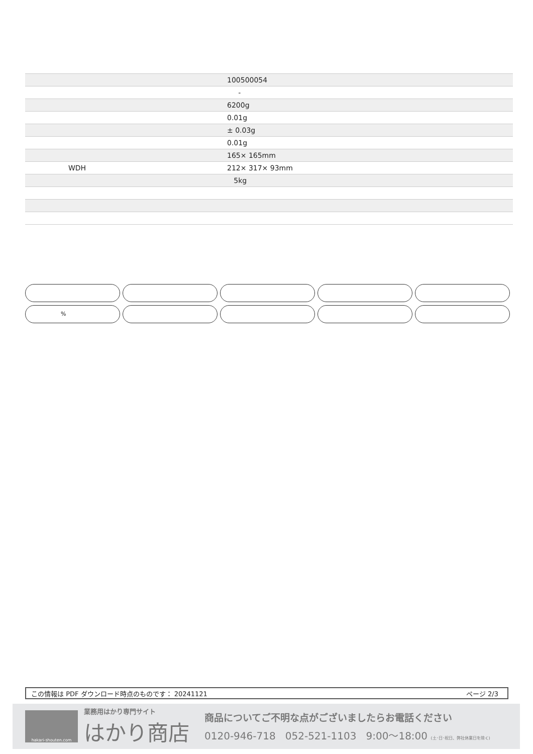| | 100500054 |
| | - |
| | 6200g |
| | 0.01g |
| | ± 0.03g |
| | 0.01g |
| | 165× 165mm |
| WDH | 212× 317× 93mm |
| | 5kg |
%
この情報は PDF ダウンロード時点のものです： 20241121 ページ 2/3
hakari-shouten.com
業務用はかり専門サイト
はかり商店
商品についてご不明な点がございましたらお電話ください
0120-946-718 052-521-1103 9:00〜18:00 (土･日･祝日、弊社休業日を除く)